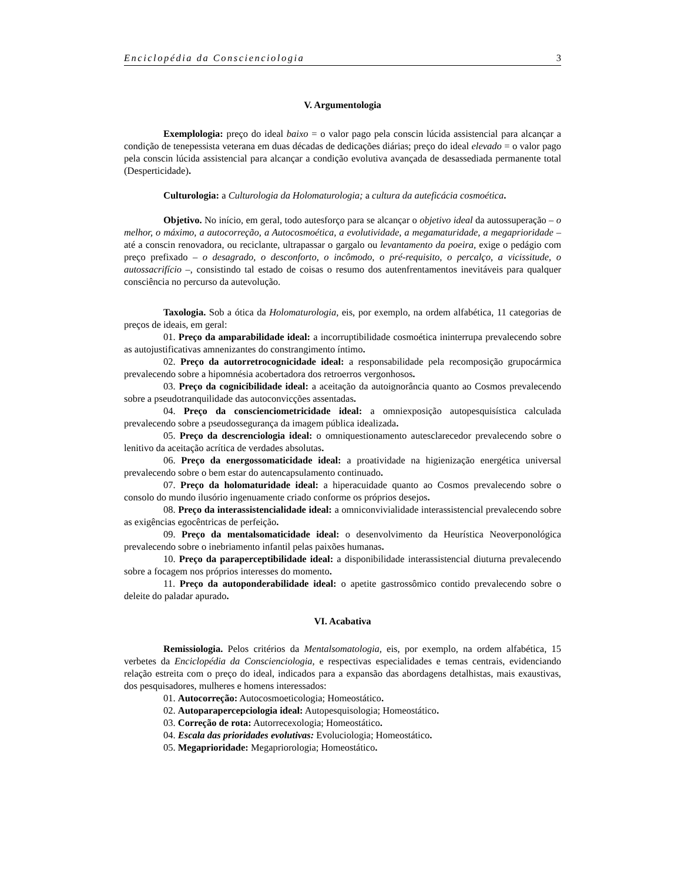Enciclopédia da Conscienciologia 3
V. Argumentologia
Exemplologia: preço do ideal baixo = o valor pago pela conscin lúcida assistencial para alcançar a condição de tenepessista veterana em duas décadas de dedicações diárias; preço do ideal elevado = o valor pago pela conscin lúcida assistencial para alcançar a condição evolutiva avançada de desassediada permanente total (Desperticidade).
Culturologia: a Culturologia da Holomaturologia; a cultura da auteficácia cosmoética.
Objetivo. No início, em geral, todo autesforço para se alcançar o objetivo ideal da autossuperação – o melhor, o máximo, a autocorreção, a Autocosmoética, a evolutividade, a megamaturidade, a megaprioridade – até a conscin renovadora, ou reciclante, ultrapassar o gargalo ou levantamento da poeira, exige o pedágio com preço prefixado – o desagrado, o desconforto, o incômodo, o pré-requisito, o percalço, a vicissitude, o autossacrifício –, consistindo tal estado de coisas o resumo dos autenfrentamentos inevitáveis para qualquer consciência no percurso da autevolução.
Taxologia. Sob a ótica da Holomaturologia, eis, por exemplo, na ordem alfabética, 11 categorias de preços de ideais, em geral:
01. Preço da amparabilidade ideal: a incorruptibilidade cosmoética ininterrupa prevalecendo sobre as autojustificativas amnenizantes do constrangimento íntimo.
02. Preço da autorretrocognicidade ideal: a responsabilidade pela recomposição grupocármica prevalecendo sobre a hipomnésia acobertadora dos retroerros vergonhosos.
03. Preço da cognicibilidade ideal: a aceitação da autoignorância quanto ao Cosmos prevalecendo sobre a pseudotranquilidade das autoconvicções assentadas.
04. Preço da conscienciometricidade ideal: a omniexposição autopesquisística calculada prevalecendo sobre a pseudossegurança da imagem pública idealizada.
05. Preço da descrenciologia ideal: o omniquestionamento autesclarecedor prevalecendo sobre o lenitivo da aceitação acrítica de verdades absolutas.
06. Preço da energossomaticidade ideal: a proatividade na higienização energética universal prevalecendo sobre o bem estar do autencapsulamento continuado.
07. Preço da holomaturidade ideal: a hiperacuidade quanto ao Cosmos prevalecendo sobre o consolo do mundo ilusório ingenuamente criado conforme os próprios desejos.
08. Preço da interassistencialidade ideal: a omniconvivialidade interassistencial prevalecendo sobre as exigências egocêntricas de perfeição.
09. Preço da mentalsomaticidade ideal: o desenvolvimento da Heurística Neoverponológica prevalecendo sobre o inebriamento infantil pelas paixões humanas.
10. Preço da paraperceptibilidade ideal: a disponibilidade interassistencial diuturna prevalecendo sobre a focagem nos próprios interesses do momento.
11. Preço da autoponderabilidade ideal: o apetite gastrossômico contido prevalecendo sobre o deleite do paladar apurado.
VI. Acabativa
Remissiologia. Pelos critérios da Mentalsomatologia, eis, por exemplo, na ordem alfabética, 15 verbetes da Enciclopédia da Conscienciologia, e respectivas especialidades e temas centrais, evidenciando relação estreita com o preço do ideal, indicados para a expansão das abordagens detalhistas, mais exaustivas, dos pesquisadores, mulheres e homens interessados:
01. Autocorreção: Autocosmoeticologia; Homeostático.
02. Autoparapercepciologia ideal: Autopesquisologia; Homeostático.
03. Correção de rota: Autorrecexologia; Homeostático.
04. Escala das prioridades evolutivas: Evoluciologia; Homeostático.
05. Megaprioridade: Megapriorologia; Homeostático.